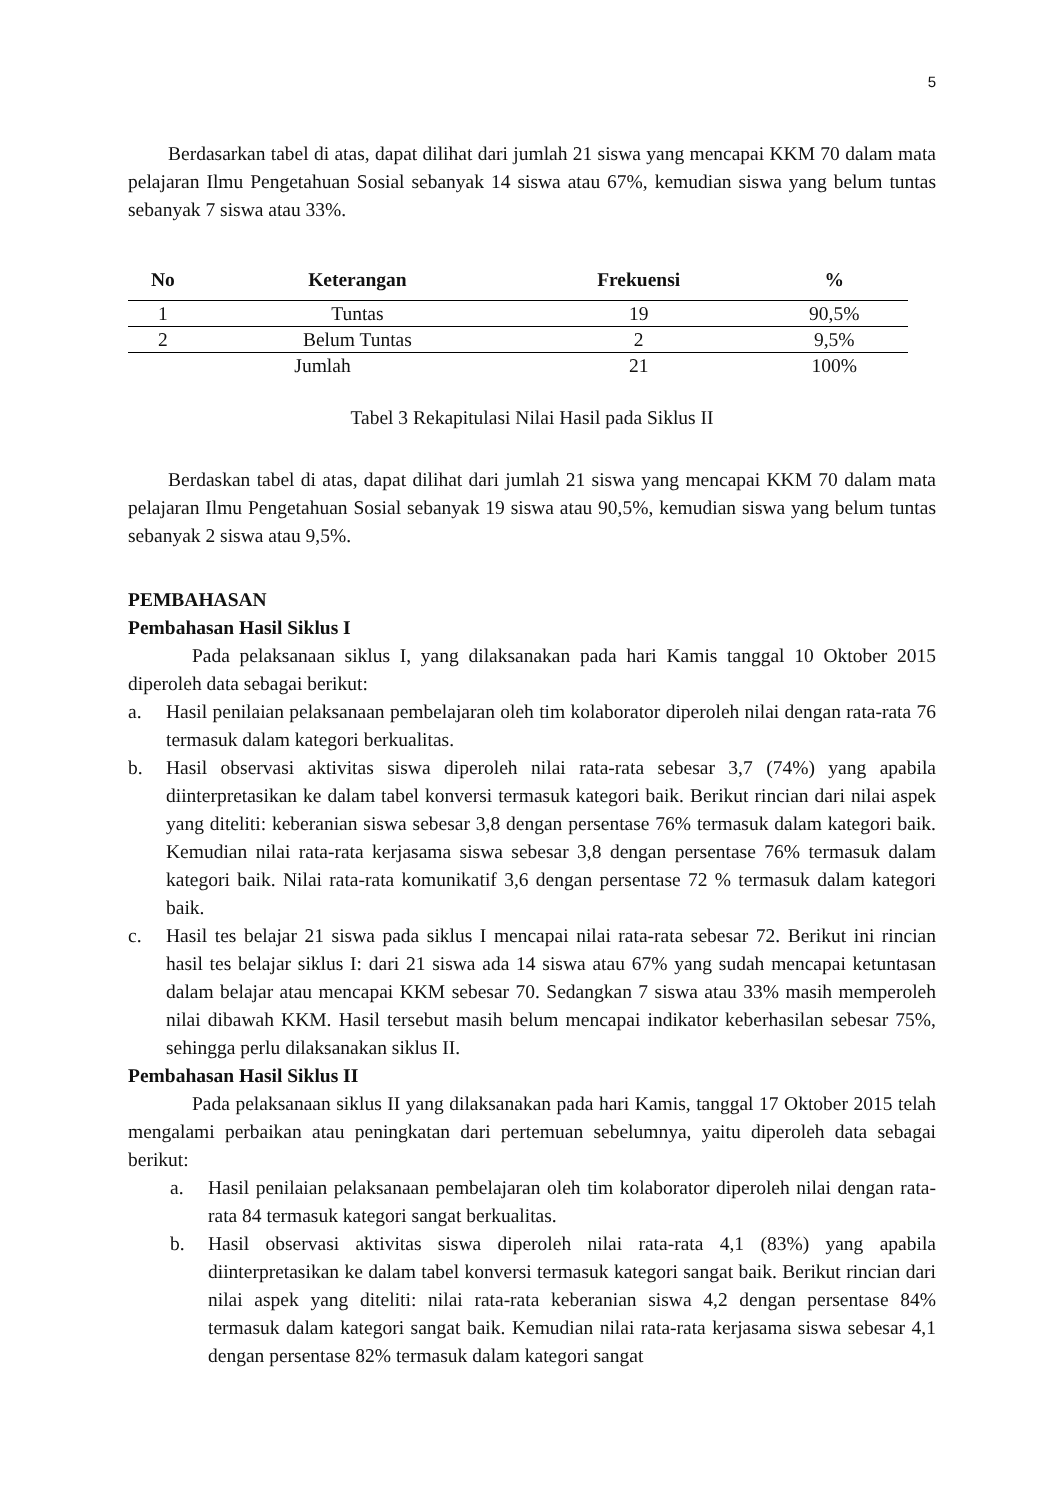5
Berdasarkan tabel di atas, dapat dilihat dari jumlah 21 siswa yang mencapai KKM 70 dalam mata pelajaran Ilmu Pengetahuan Sosial sebanyak 14 siswa atau 67%, kemudian siswa yang belum tuntas sebanyak 7 siswa atau 33%.
| No | Keterangan | Frekuensi | % |
| --- | --- | --- | --- |
| 1 | Tuntas | 19 | 90,5% |
| 2 | Belum Tuntas | 2 | 9,5% |
| Jumlah | | 21 | 100% |
Tabel 3 Rekapitulasi Nilai Hasil pada Siklus II
Berdaskan tabel di atas, dapat dilihat dari jumlah 21 siswa yang mencapai KKM 70 dalam mata pelajaran Ilmu Pengetahuan Sosial sebanyak 19 siswa atau 90,5%, kemudian siswa yang belum tuntas sebanyak 2 siswa atau 9,5%.
PEMBAHASAN
Pembahasan Hasil Siklus I
Pada pelaksanaan siklus I, yang dilaksanakan pada hari Kamis tanggal 10 Oktober 2015 diperoleh data sebagai berikut:
a. Hasil penilaian pelaksanaan pembelajaran oleh tim kolaborator diperoleh nilai dengan rata-rata 76 termasuk dalam kategori berkualitas.
b. Hasil observasi aktivitas siswa diperoleh nilai rata-rata sebesar 3,7 (74%) yang apabila diinterpretasikan ke dalam tabel konversi termasuk kategori baik. Berikut rincian dari nilai aspek yang diteliti: keberanian siswa sebesar 3,8 dengan persentase 76% termasuk dalam kategori baik. Kemudian nilai rata-rata kerjasama siswa sebesar 3,8 dengan persentase 76% termasuk dalam kategori baik. Nilai rata-rata komunikatif 3,6 dengan persentase 72 % termasuk dalam kategori baik.
c. Hasil tes belajar 21 siswa pada siklus I mencapai nilai rata-rata sebesar 72. Berikut ini rincian hasil tes belajar siklus I: dari 21 siswa ada 14 siswa atau 67% yang sudah mencapai ketuntasan dalam belajar atau mencapai KKM sebesar 70. Sedangkan 7 siswa atau 33% masih memperoleh nilai dibawah KKM. Hasil tersebut masih belum mencapai indikator keberhasilan sebesar 75%, sehingga perlu dilaksanakan siklus II.
Pembahasan Hasil Siklus II
Pada pelaksanaan siklus II yang dilaksanakan pada hari Kamis, tanggal 17 Oktober 2015 telah mengalami perbaikan atau peningkatan dari pertemuan sebelumnya, yaitu diperoleh data sebagai berikut:
a. Hasil penilaian pelaksanaan pembelajaran oleh tim kolaborator diperoleh nilai dengan rata-rata 84 termasuk kategori sangat berkualitas.
b. Hasil observasi aktivitas siswa diperoleh nilai rata-rata 4,1 (83%) yang apabila diinterpretasikan ke dalam tabel konversi termasuk kategori sangat baik. Berikut rincian dari nilai aspek yang diteliti: nilai rata-rata keberanian siswa 4,2 dengan persentase 84% termasuk dalam kategori sangat baik. Kemudian nilai rata-rata kerjasama siswa sebesar 4,1 dengan persentase 82% termasuk dalam kategori sangat